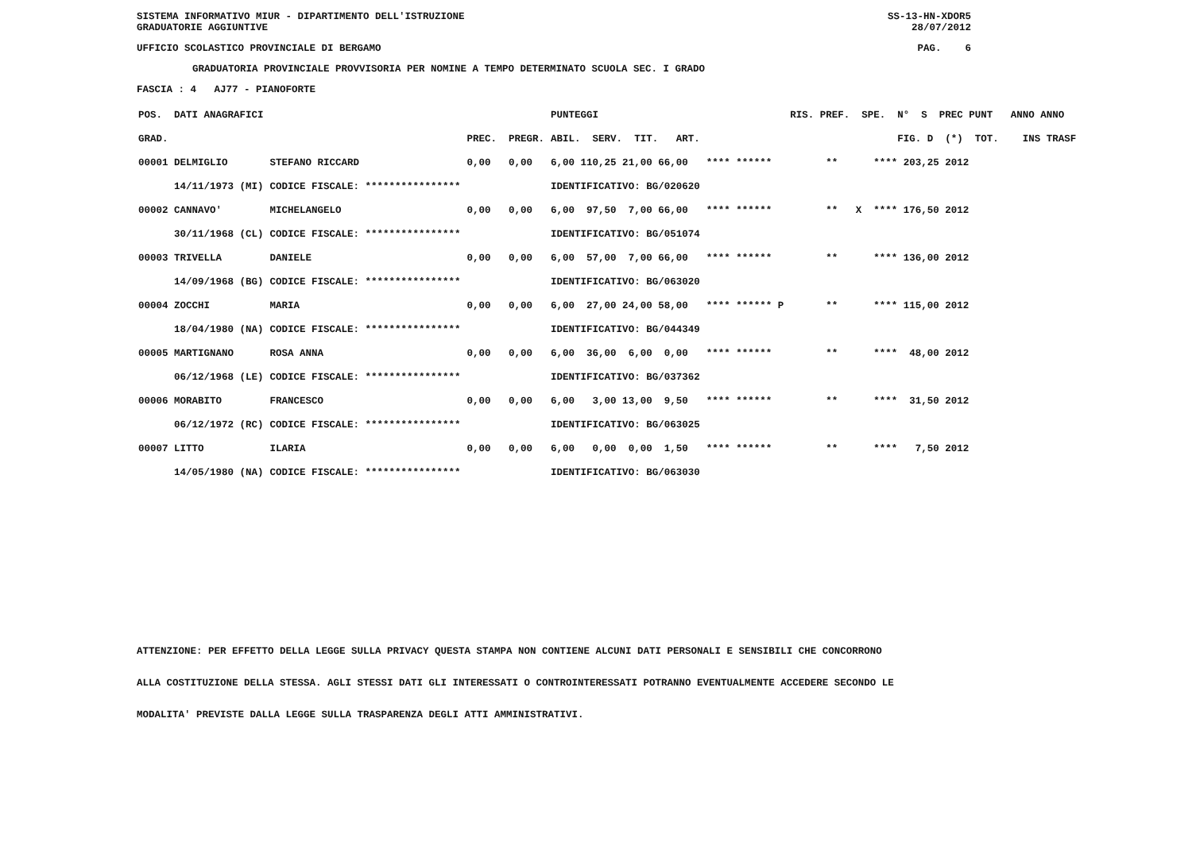SISTEMA INFORMATIVO MIUR - DIPARTIMENTO DELL'ISTRUZIONE
GRADUATORIE AGGIUNTIVE SS-13-HN-XDOR5
28/07/2012
UFFICIO SCOLASTICO PROVINCIALE DI BERGAMO PAG. 6
GRADUATORIA PROVINCIALE PROVVISORIA PER NOMINE A TEMPO DETERMINATO SCUOLA SEC. I GRADO
FASCIA : 4 AJ77 - PIANOFORTE
| POS. DATI ANAGRAFICI | | | PUNTEGGI | | RIS. PREF. SPE. N° S PREC PUNT ANNO ANNO |
| --- | --- | --- | --- | --- | --- |
| GRAD. | | PREC. PREGR. | ABIL. SERV. TIT. ART. | | FIG. D (*) TOT. INS TRASF |
| 00001 DELMIGLIO | STEFANO RICCARD | 0,00 0,00 | 6,00 110,25 21,00 66,00 | **** ****** | ** **** 203,25 2012 |
| 14/11/1973 (MI) | CODICE FISCALE: **************** | | IDENTIFICATIVO: BG/020620 | | |
| 00002 CANNAVO' | MICHELANGELO | 0,00 0,00 | 6,00 97,50 7,00 66,00 | **** ****** | ** X **** 176,50 2012 |
| 30/11/1968 (CL) | CODICE FISCALE: **************** | | IDENTIFICATIVO: BG/051074 | | |
| 00003 TRIVELLA | DANIELE | 0,00 0,00 | 6,00 57,00 7,00 66,00 | **** ****** | ** **** 136,00 2012 |
| 14/09/1968 (BG) | CODICE FISCALE: **************** | | IDENTIFICATIVO: BG/063020 | | |
| 00004 ZOCCHI | MARIA | 0,00 0,00 | 6,00 27,00 24,00 58,00 | **** ****** P | ** **** 115,00 2012 |
| 18/04/1980 (NA) | CODICE FISCALE: **************** | | IDENTIFICATIVO: BG/044349 | | |
| 00005 MARTIGNANO | ROSA ANNA | 0,00 0,00 | 6,00 36,00 6,00 0,00 | **** ****** | ** **** 48,00 2012 |
| 06/12/1968 (LE) | CODICE FISCALE: **************** | | IDENTIFICATIVO: BG/037362 | | |
| 00006 MORABITO | FRANCESCO | 0,00 0,00 | 6,00 3,00 13,00 9,50 | **** ****** | ** **** 31,50 2012 |
| 06/12/1972 (RC) | CODICE FISCALE: **************** | | IDENTIFICATIVO: BG/063025 | | |
| 00007 LITTO | ILARIA | 0,00 0,00 | 6,00 0,00 0,00 1,50 | **** ****** | ** **** 7,50 2012 |
| 14/05/1980 (NA) | CODICE FISCALE: **************** | | IDENTIFICATIVO: BG/063030 | | |
ATTENZIONE: PER EFFETTO DELLA LEGGE SULLA PRIVACY QUESTA STAMPA NON CONTIENE ALCUNI DATI PERSONALI E SENSIBILI CHE CONCORRONO
ALLA COSTITUZIONE DELLA STESSA. AGLI STESSI DATI GLI INTERESSATI O CONTROINTERESSATI POTRANNO EVENTUALMENTE ACCEDERE SECONDO LE
MODALITA' PREVISTE DALLA LEGGE SULLA TRASPARENZA DEGLI ATTI AMMINISTRATIVI.